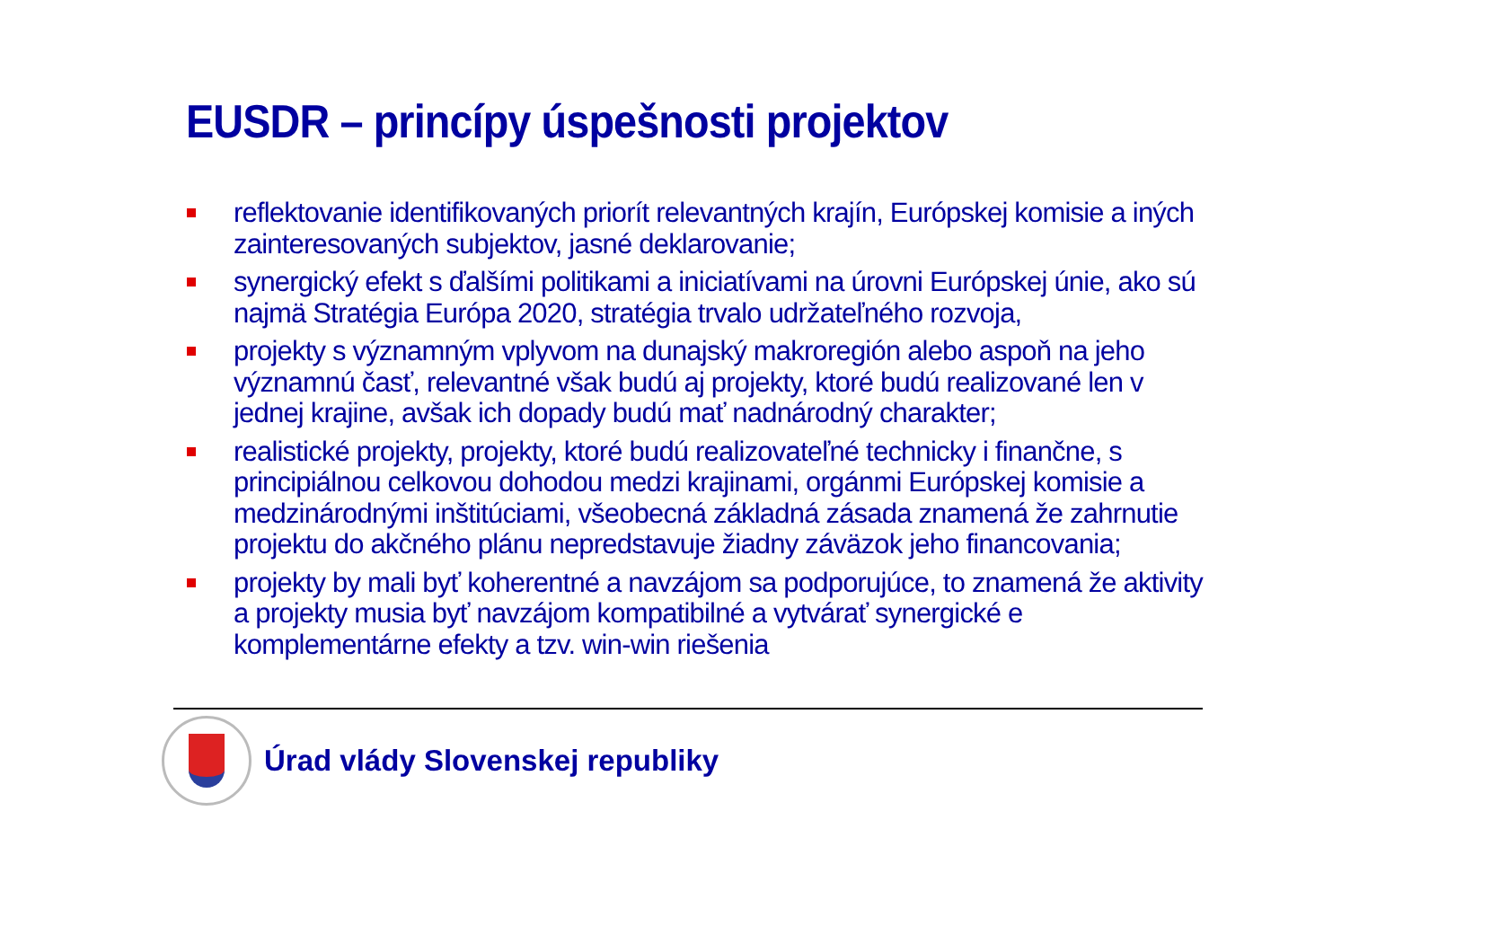EUSDR – princípy úspešnosti projektov
reflektovanie identifikovaných priorít relevantných krajín, Európskej komisie a iných zainteresovaných subjektov, jasné deklarovanie;
synergický efekt s ďalšími politikami a iniciatívami na úrovni Európskej únie, ako sú najmä Stratégia Európa 2020, stratégia trvalo udržateľného rozvoja,
projekty s významným vplyvom na dunajský makroregión alebo aspoň na jeho významnú časť, relevantné však budú aj projekty, ktoré budú realizované len v jednej krajine, avšak ich dopady budú mať nadnárodný charakter;
realistické projekty, projekty, ktoré budú realizovateľné technicky i finančne, s principiálnou celkovou dohodou medzi krajinami, orgánmi Európskej komisie a medzinárodnými inštitúciami, všeobecná základná zásada znamená že zahrnutie projektu do akčného plánu nepredstavuje žiadny záväzok jeho financovania;
projekty by mali byť koherentné a navzájom sa podporujúce, to znamená že aktivity a projekty musia byť navzájom kompatibilné a vytvárať synergické e komplementárne efekty a tzv. win-win riešenia
Úrad vlády Slovenskej republiky